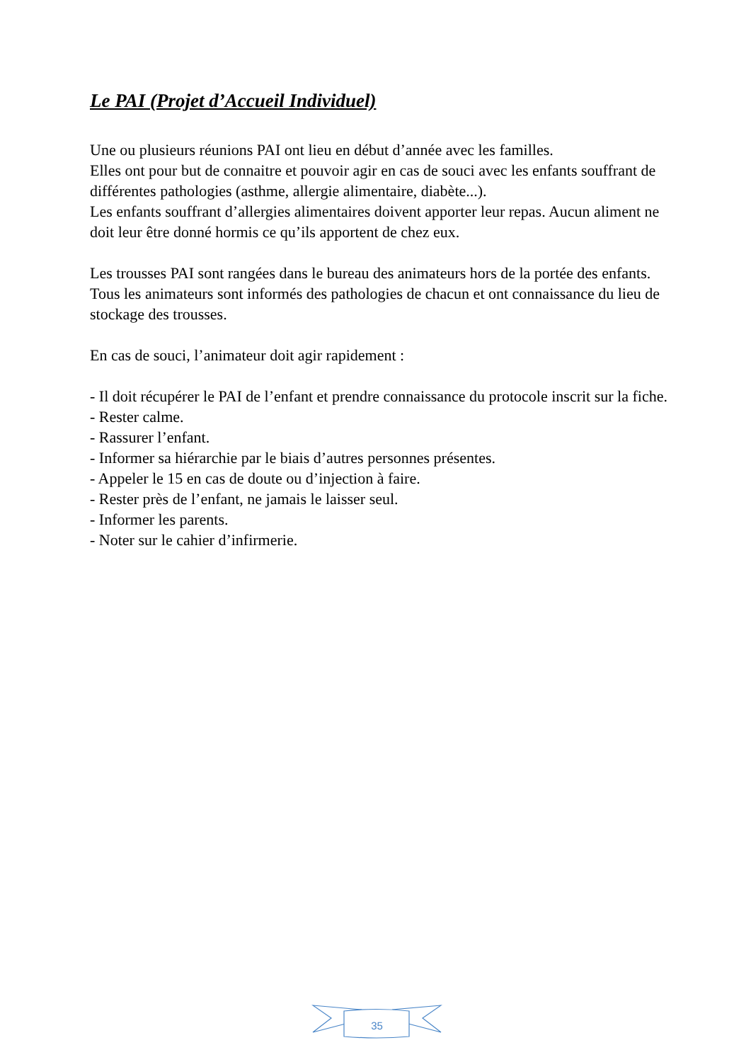Le PAI (Projet d’Accueil Individuel)
Une ou plusieurs réunions PAI ont lieu en début d’année avec les familles.
Elles ont pour but de connaitre et pouvoir agir en cas de souci avec les enfants souffrant de différentes pathologies (asthme, allergie alimentaire, diabète...).
Les enfants souffrant d’allergies alimentaires doivent apporter leur repas. Aucun aliment ne doit leur être donné hormis ce qu’ils apportent de chez eux.
Les trousses PAI sont rangées dans le bureau des animateurs hors de la portée des enfants.
Tous les animateurs sont informés des pathologies de chacun et ont connaissance du lieu de stockage des trousses.
En cas de souci, l’animateur doit agir rapidement :
- Il doit récupérer le PAI de l’enfant et prendre connaissance du protocole inscrit sur la fiche.
- Rester calme.
- Rassurer l’enfant.
- Informer sa hiérarchie par le biais d’autres personnes présentes.
- Appeler le 15 en cas de doute ou d’injection à faire.
- Rester près de l’enfant, ne jamais le laisser seul.
- Informer les parents.
- Noter sur le cahier d’infirmerie.
35